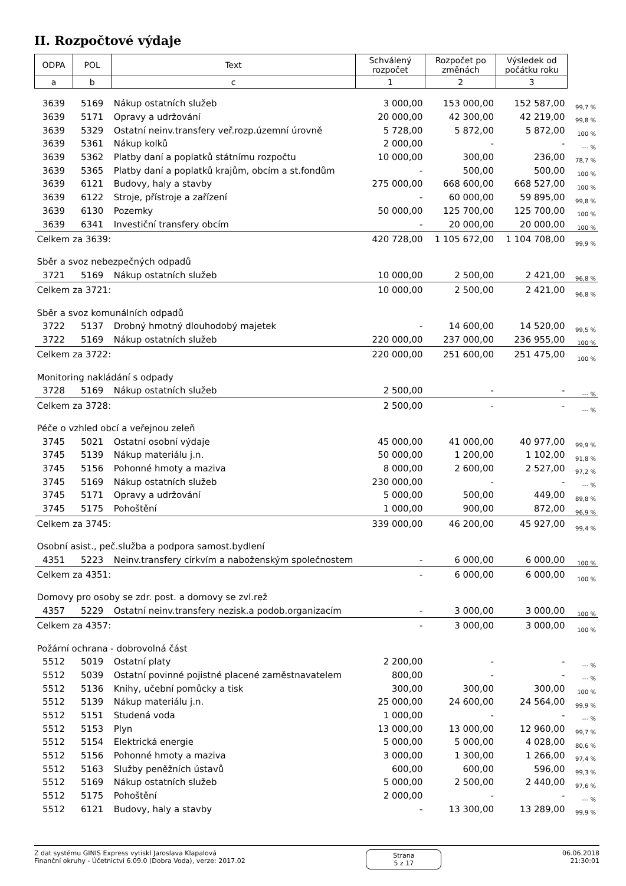II. Rozpočtové výdaje
| ODPA | POL | Text | Schválený rozpočet | Rozpočet po změnách | Výsledek od počátku roku | |
| --- | --- | --- | --- | --- | --- | --- |
| a | b | c | 1 | 2 | 3 | |
| 3639 | 5169 | Nákup ostatních služeb | 3 000,00 | 153 000,00 | 152 587,00 | 99,7 % |
| 3639 | 5171 | Opravy a udržování | 20 000,00 | 42 300,00 | 42 219,00 | 99,8 % |
| 3639 | 5329 | Ostatní neinv.transfery veř.rozp.územní úrovně | 5 728,00 | 5 872,00 | 5 872,00 | 100 % |
| 3639 | 5361 | Nákup kolků | 2 000,00 | - | - | --- % |
| 3639 | 5362 | Platby daní a poplatků státnímu rozpočtu | 10 000,00 | 300,00 | 236,00 | 78,7 % |
| 3639 | 5365 | Platby daní a poplatků krajům, obcím a st.fondům | - | 500,00 | 500,00 | 100 % |
| 3639 | 6121 | Budovy, haly a stavby | 275 000,00 | 668 600,00 | 668 527,00 | 100 % |
| 3639 | 6122 | Stroje, přístroje a zařízení | - | 60 000,00 | 59 895,00 | 99,8 % |
| 3639 | 6130 | Pozemky | 50 000,00 | 125 700,00 | 125 700,00 | 100 % |
| 3639 | 6341 | Investiční transfery obcím | - | 20 000,00 | 20 000,00 | 100 % |
| Celkem za 3639: | | | 420 728,00 | 1 105 672,00 | 1 104 708,00 | 99,9 % |
| Sběr a svoz nebezpečných odpadů | | | | | | |
| 3721 | 5169 | Nákup ostatních služeb | 10 000,00 | 2 500,00 | 2 421,00 | 96,8 % |
| Celkem za 3721: | | | 10 000,00 | 2 500,00 | 2 421,00 | 96,8 % |
| Sběr a svoz komunálních odpadů | | | | | | |
| 3722 | 5137 | Drobný hmotný dlouhodobý majetek | - | 14 600,00 | 14 520,00 | 99,5 % |
| 3722 | 5169 | Nákup ostatních služeb | 220 000,00 | 237 000,00 | 236 955,00 | 100 % |
| Celkem za 3722: | | | 220 000,00 | 251 600,00 | 251 475,00 | 100 % |
| Monitoring nakládání s odpady | | | | | | |
| 3728 | 5169 | Nákup ostatních služeb | 2 500,00 | - | - | --- % |
| Celkem za 3728: | | | 2 500,00 | - | - | --- % |
| Péče o vzhled obcí a veřejnou zeleň | | | | | | |
| 3745 | 5021 | Ostatní osobní výdaje | 45 000,00 | 41 000,00 | 40 977,00 | 99,9 % |
| 3745 | 5139 | Nákup materiálu j.n. | 50 000,00 | 1 200,00 | 1 102,00 | 91,8 % |
| 3745 | 5156 | Pohonné hmoty a maziva | 8 000,00 | 2 600,00 | 2 527,00 | 97,2 % |
| 3745 | 5169 | Nákup ostatních služeb | 230 000,00 | - | - | --- % |
| 3745 | 5171 | Opravy a udržování | 5 000,00 | 500,00 | 449,00 | 89,8 % |
| 3745 | 5175 | Pohoštění | 1 000,00 | 900,00 | 872,00 | 96,9 % |
| Celkem za 3745: | | | 339 000,00 | 46 200,00 | 45 927,00 | 99,4 % |
| Osobní asist., peč.služba a podpora samost.bydlení | | | | | | |
| 4351 | 5223 | Neinv.transfery církvím a naboženským společnostem | - | 6 000,00 | 6 000,00 | 100 % |
| Celkem za 4351: | | | - | 6 000,00 | 6 000,00 | 100 % |
| Domovy pro osoby se zdr. post. a domovy se zvl.rež | | | | | | |
| 4357 | 5229 | Ostatní neinv.transfery nezisk.a podob.organizacím | - | 3 000,00 | 3 000,00 | 100 % |
| Celkem za 4357: | | | - | 3 000,00 | 3 000,00 | 100 % |
| Požární ochrana - dobrovolná část | | | | | | |
| 5512 | 5019 | Ostatní platy | 2 200,00 | - | - | --- % |
| 5512 | 5039 | Ostatní povinné pojistné placené zaměstnavatelem | 800,00 | - | - | --- % |
| 5512 | 5136 | Knihy, učební pomůcky a tisk | 300,00 | 300,00 | 300,00 | 100 % |
| 5512 | 5139 | Nákup materiálu j.n. | 25 000,00 | 24 600,00 | 24 564,00 | 99,9 % |
| 5512 | 5151 | Studená voda | 1 000,00 | - | - | --- % |
| 5512 | 5153 | Plyn | 13 000,00 | 13 000,00 | 12 960,00 | 99,7 % |
| 5512 | 5154 | Elektrická energie | 5 000,00 | 5 000,00 | 4 028,00 | 80,6 % |
| 5512 | 5156 | Pohonné hmoty a maziva | 3 000,00 | 1 300,00 | 1 266,00 | 97,4 % |
| 5512 | 5163 | Služby peněžních ústavů | 600,00 | 600,00 | 596,00 | 99,3 % |
| 5512 | 5169 | Nákup ostatních služeb | 5 000,00 | 2 500,00 | 2 440,00 | 97,6 % |
| 5512 | 5175 | Pohoštění | 2 000,00 | - | - | --- % |
| 5512 | 6121 | Budovy, haly a stavby | - | 13 300,00 | 13 289,00 | 99,9 % |
Z dat systému GINIS Express vytiskl Jaroslava Klapalová
Finanční okruhy - Účetnictví 6.09.0 (Dobra Voda), verze: 2017.02
Strana
5 z 17
06.06.2018
21:30:01